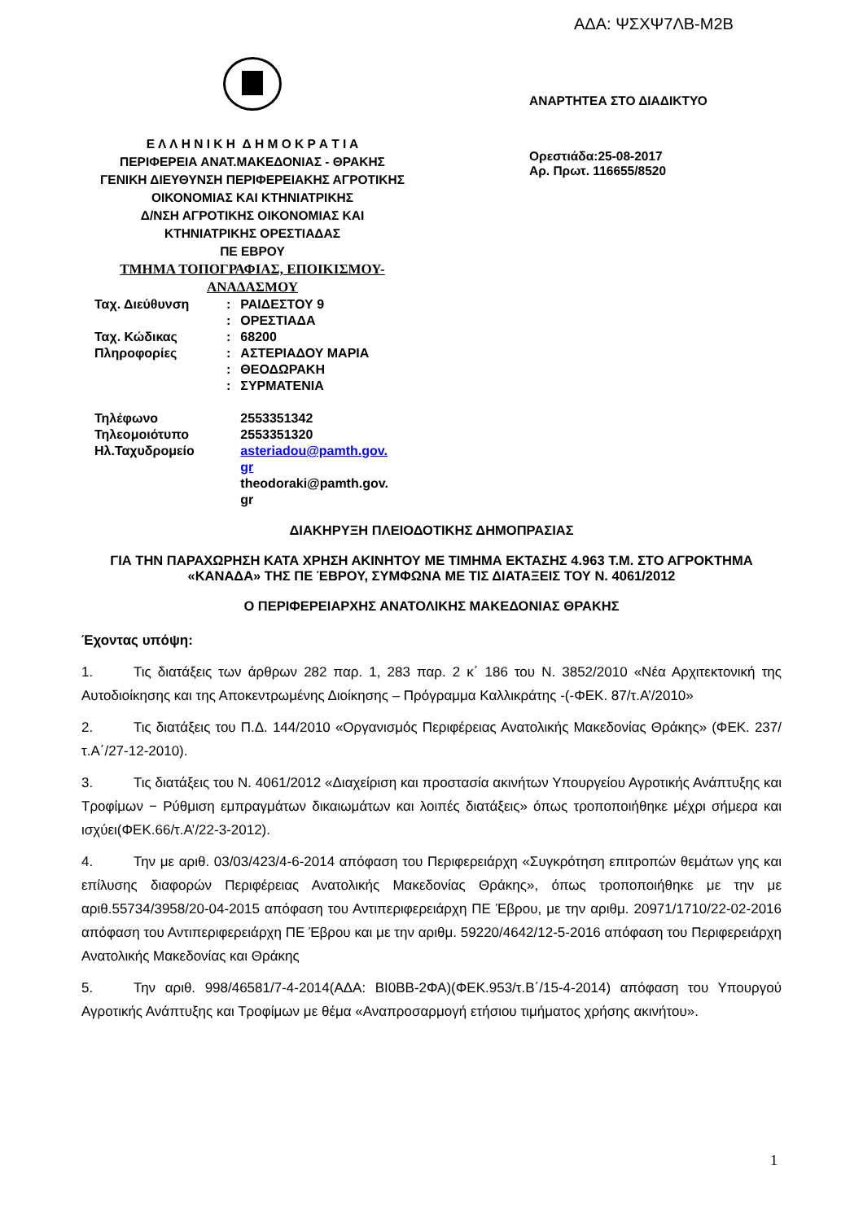ΑΔΑ: ΨΣΧΨ7ΛΒ-Μ2Β
Ε Λ Λ Η Ν Ι Κ Η Δ Η Μ Ο Κ Ρ Α Τ Ι Α
ΠΕΡΙΦΕΡΕΙΑ ΑΝΑΤ.ΜΑΚΕΔΟΝΙΑΣ - ΘΡΑΚΗΣ
ΓΕΝΙΚΗ ΔΙΕΥΘΥΝΣΗ ΠΕΡΙΦΕΡΕΙΑΚΗΣ ΑΓΡΟΤΙΚΗΣ
ΟΙΚΟΝΟΜΙΑΣ ΚΑΙ ΚΤΗΝΙΑΤΡΙΚΗΣ
Δ/ΝΣΗ ΑΓΡΟΤΙΚΗΣ ΟΙΚΟΝΟΜΙΑΣ ΚΑΙ
ΚΤΗΝΙΑΤΡΙΚΗΣ ΟΡΕΣΤΙΑΔΑΣ
ΠΕ ΕΒΡΟΥ
ΤΜΗΜΑ ΤΟΠΟΓΡΑΦΙΑΣ, ΕΠΟΙΚΙΣΜΟΥ-
ΑΝΑΔΑΣΜΟΥ
ΑΝΑΡΤΗΤΕΑ ΣΤΟ ΔΙΑΔΙΚΤΥΟ
Ορεστιάδα:25-08-2017
Αρ. Πρωτ. 116655/8520
| Ταχ. Διεύθυνση | : | ΡΑΙΔΕΣΤΟΥ 9 |
| | : | ΟΡΕΣΤΙΑΔΑ |
| Ταχ. Κώδικας | : | 68200 |
| Πληροφορίες | : | ΑΣΤΕΡΙΑΔΟΥ ΜΑΡΙΑ |
| | : | ΘΕΟΔΩΡΑΚΗ |
| | : | ΣΥΡΜΑΤΕΝΙΑ |
| Τηλέφωνο | | 2553351342 |
| Τηλεομοιότυπο | | 2553351320 |
| Ηλ.Ταχυδρομείο | | asteriadou@pamth.gov. gr theodoraki@pamth.gov. gr |
ΔΙΑΚΗΡΥΞΗ ΠΛΕΙΟΔΟΤΙΚΗΣ ΔΗΜΟΠΡΑΣΙΑΣ
ΓΙΑ ΤΗΝ ΠΑΡΑΧΩΡΗΣΗ ΚΑΤΑ ΧΡΗΣΗ ΑΚΙΝΗΤΟΥ ΜΕ ΤΙΜΗΜΑ ΕΚΤΑΣΗΣ 4.963 Τ.Μ. ΣΤΟ ΑΓΡΟΚΤΗΜΑ «ΚΑΝΑΔΑ» ΤΗΣ ΠΕ ΈΒΡΟΥ, ΣΥΜΦΩΝΑ ΜΕ ΤΙΣ ΔΙΑΤΑΞΕΙΣ ΤΟΥ Ν. 4061/2012
Ο ΠΕΡΙΦΕΡΕΙΑΡΧΗΣ ΑΝΑΤΟΛΙΚΗΣ ΜΑΚΕΔΟΝΙΑΣ ΘΡΑΚΗΣ
Έχοντας υπόψη:
1. Τις διατάξεις των άρθρων 282 παρ. 1, 283 παρ. 2 κ΄ 186 του Ν. 3852/2010 «Νέα Αρχιτεκτονική της Αυτοδιοίκησης και της Αποκεντρωμένης Διοίκησης – Πρόγραμμα Καλλικράτης -(-ΦΕΚ. 87/τ.Α’/2010»
2. Τις διατάξεις του Π.Δ. 144/2010 «Οργανισμός Περιφέρειας Ανατολικής Μακεδονίας Θράκης» (ΦΕΚ. 237/ τ.Α΄/27-12-2010).
3. Τις διατάξεις του Ν. 4061/2012 «Διαχείριση και προστασία ακινήτων Υπουργείου Αγροτικής Ανάπτυξης και Τροφίμων − Ρύθμιση εμπραγμάτων δικαιωμάτων και λοιπές διατάξεις» όπως τροποποιήθηκε μέχρι σήμερα και ισχύει(ΦΕΚ.66/τ.Α’/22-3-2012).
4. Την με αριθ. 03/03/423/4-6-2014 απόφαση του Περιφερειάρχη «Συγκρότηση επιτροπών θεμάτων γης και επίλυσης διαφορών Περιφέρειας Ανατολικής Μακεδονίας Θράκης», όπως τροποποιήθηκε με την με αριθ.55734/3958/20-04-2015 απόφαση του Αντιπεριφερειάρχη ΠΕ Έβρου, με την αριθμ. 20971/1710/22-02-2016 απόφαση του Αντιπεριφερειάρχη ΠΕ Έβρου και με την αριθμ. 59220/4642/12-5-2016 απόφαση του Περιφερειάρχη Ανατολικής Μακεδονίας και Θράκης
5. Την αριθ. 998/46581/7-4-2014(ΑΔΑ: ΒΙ0ΒΒ-2ΦΑ)(ΦΕΚ.953/τ.Β΄/15-4-2014) απόφαση του Υπουργού Αγροτικής Ανάπτυξης και Τροφίμων με θέμα «Αναπροσαρμογή ετήσιου τιμήματος χρήσης ακινήτου».
1